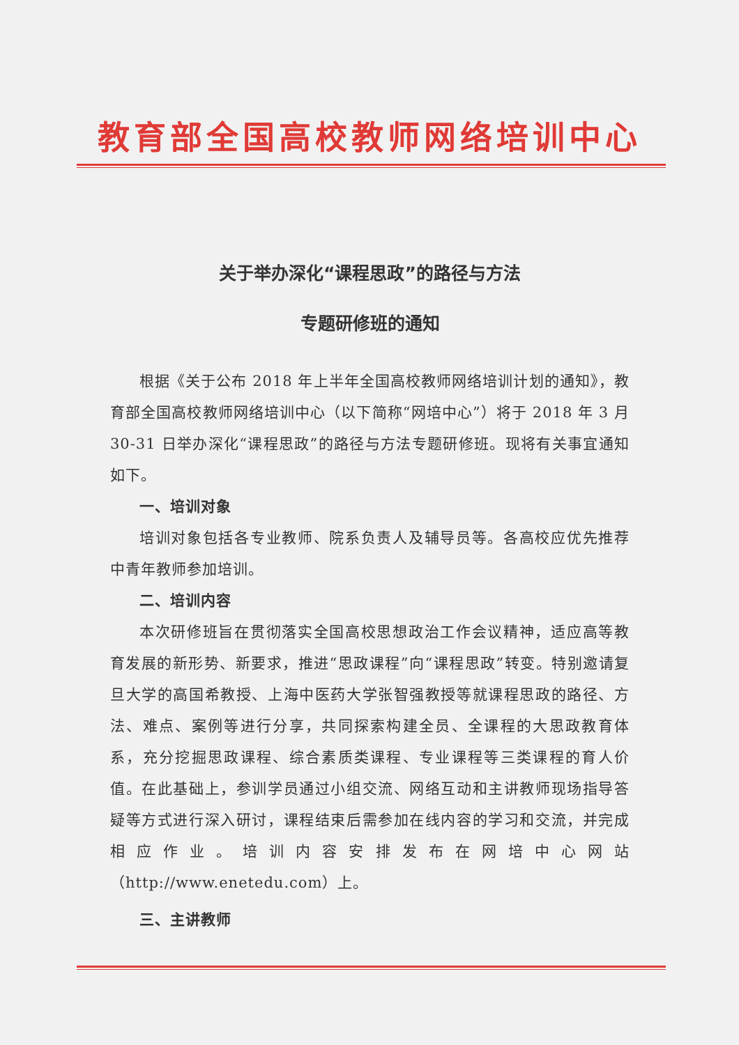教育部全国高校教师网络培训中心
关于举办深化“课程思政”的路径与方法
专题研修班的通知
根据《关于公布 2018 年上半年全国高校教师网络培训计划的通知》，教育部全国高校教师网络培训中心（以下简称“网培中心”）将于 2018 年 3 月 30-31 日举办深化“课程思政”的路径与方法专题研修班。现将有关事宜通知如下。
一、培训对象
培训对象包括各专业教师、院系负责人及辅导员等。各高校应优先推荐中青年教师参加培训。
二、培训内容
本次研修班旨在贯彻落实全国高校思想政治工作会议精神，适应高等教育发展的新形势、新要求，推进“思政课程”向“课程思政”转变。特别邀请复旦大学的高国希教授、上海中医药大学张智强教授等就课程思政的路径、方法、难点、案例等进行分享，共同探索构建全员、全课程的大思政教育体系，充分挖掘思政课程、综合素质类课程、专业课程等三类课程的育人价值。在此基础上，参训学员通过小组交流、网络互动和主讲教师现场指导答疑等方式进行深入研讨，课程结束后需参加在线内容的学习和交流，并完成相应作业。培训内容安排发布在网培中心网站（http://www.enetedu.com）上。
三、主讲教师